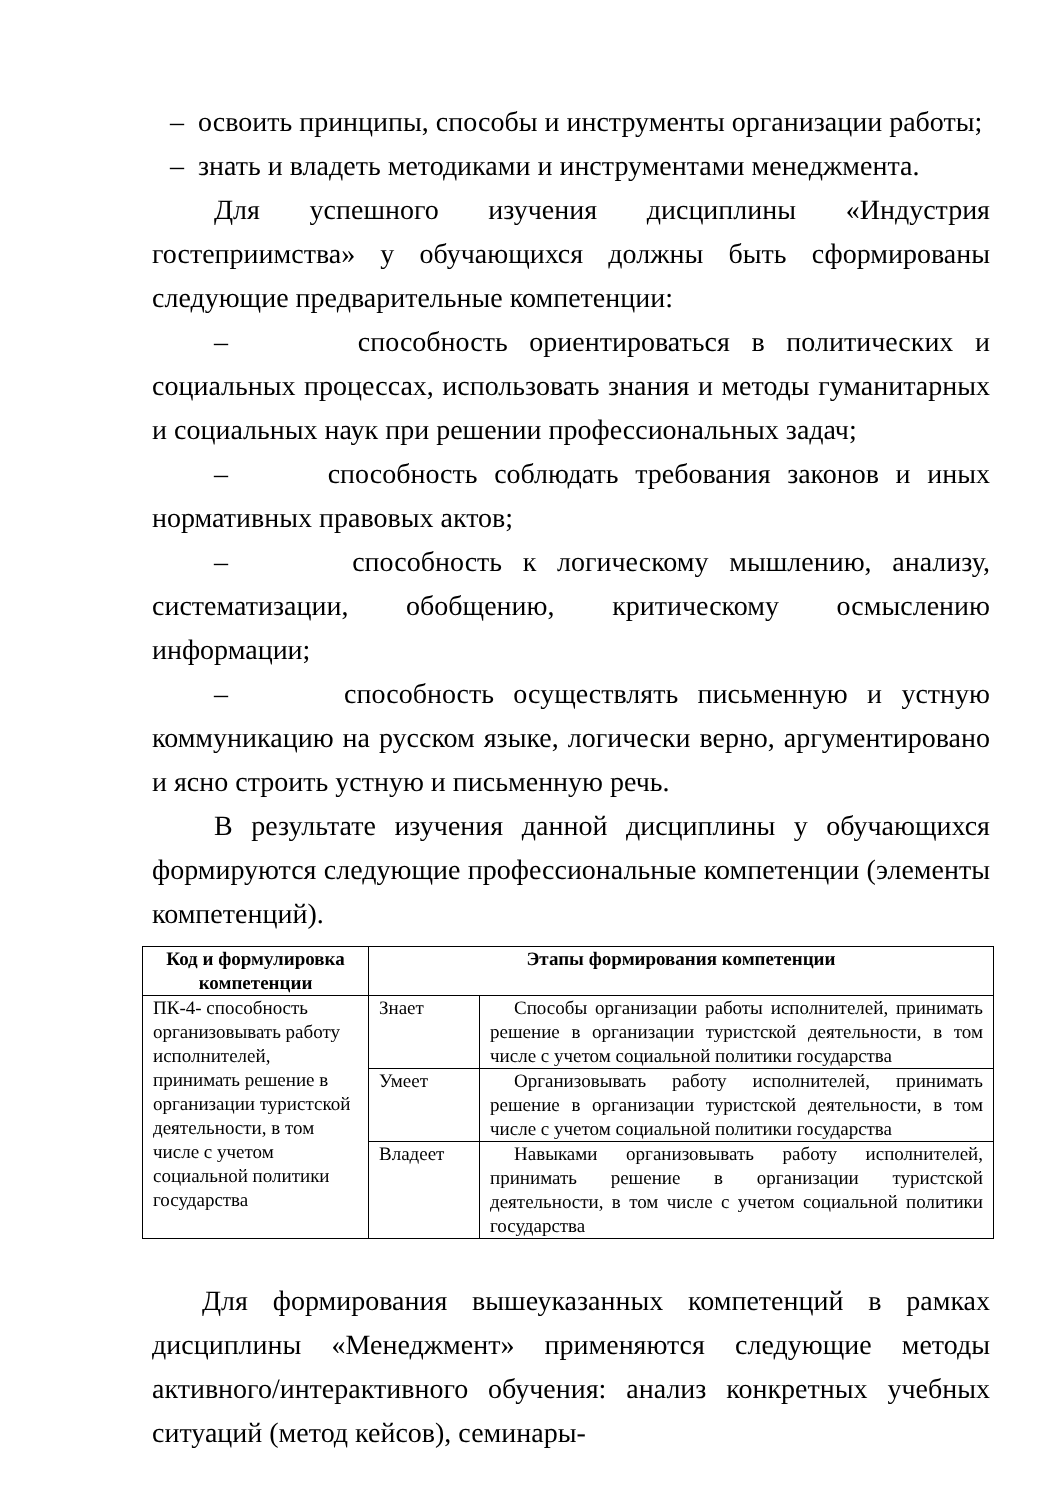– освоить принципы, способы и инструменты организации работы;
– знать и владеть методиками и инструментами менеджмента.
Для успешного изучения дисциплины «Индустрия гостеприимства» у обучающихся должны быть сформированы следующие предварительные компетенции:
– способность ориентироваться в политических и социальных процессах, использовать знания и методы гуманитарных и социальных наук при решении профессиональных задач;
– способность соблюдать требования законов и иных нормативных правовых актов;
– способность к логическому мышлению, анализу, систематизации, обобщению, критическому осмыслению информации;
– способность осуществлять письменную и устную коммуникацию на русском языке, логически верно, аргументировано и ясно строить устную и письменную речь.
В результате изучения данной дисциплины у обучающихся формируются следующие профессиональные компетенции (элементы компетенций).
| Код и формулировка компетенции | Этапы формирования компетенции | |
| --- | --- | --- |
| ПК-4- способность организовывать работу исполнителей, принимать решение в организации туристской деятельности, в том числе с учетом социальной политики государства | Знает | Способы организации работы исполнителей, принимать решение в организации туристской деятельности, в том числе с учетом социальной политики государства |
| | Умеет | Организовывать работу исполнителей, принимать решение в организации туристской деятельности, в том числе с учетом социальной политики государства |
| | Владеет | Навыками организовывать работу исполнителей, принимать решение в организации туристской деятельности, в том числе с учетом социальной политики государства |
Для формирования вышеуказанных компетенций в рамках дисциплины «Менеджмент» применяются следующие методы активного/интерактивного обучения: анализ конкретных учебных ситуаций (метод кейсов), семинары-